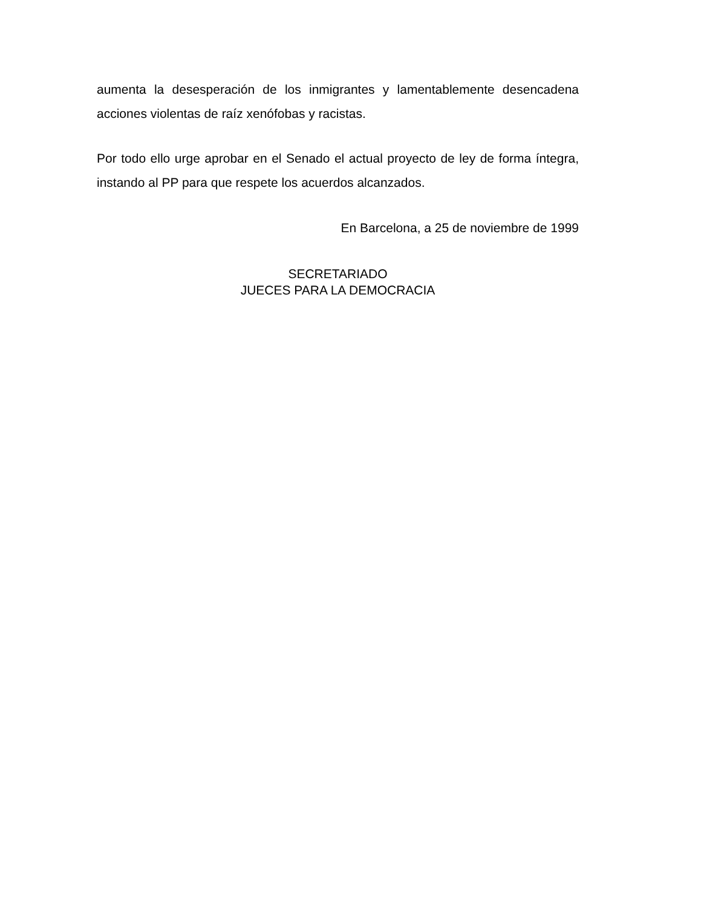aumenta la desesperación de los inmigrantes y lamentablemente desencadena acciones violentas de raíz xenófobas y racistas.
Por todo ello urge aprobar en el Senado el actual proyecto de ley de forma íntegra, instando al PP para que respete los acuerdos alcanzados.
En Barcelona, a 25 de noviembre de 1999
SECRETARIADO
JUECES PARA LA DEMOCRACIA